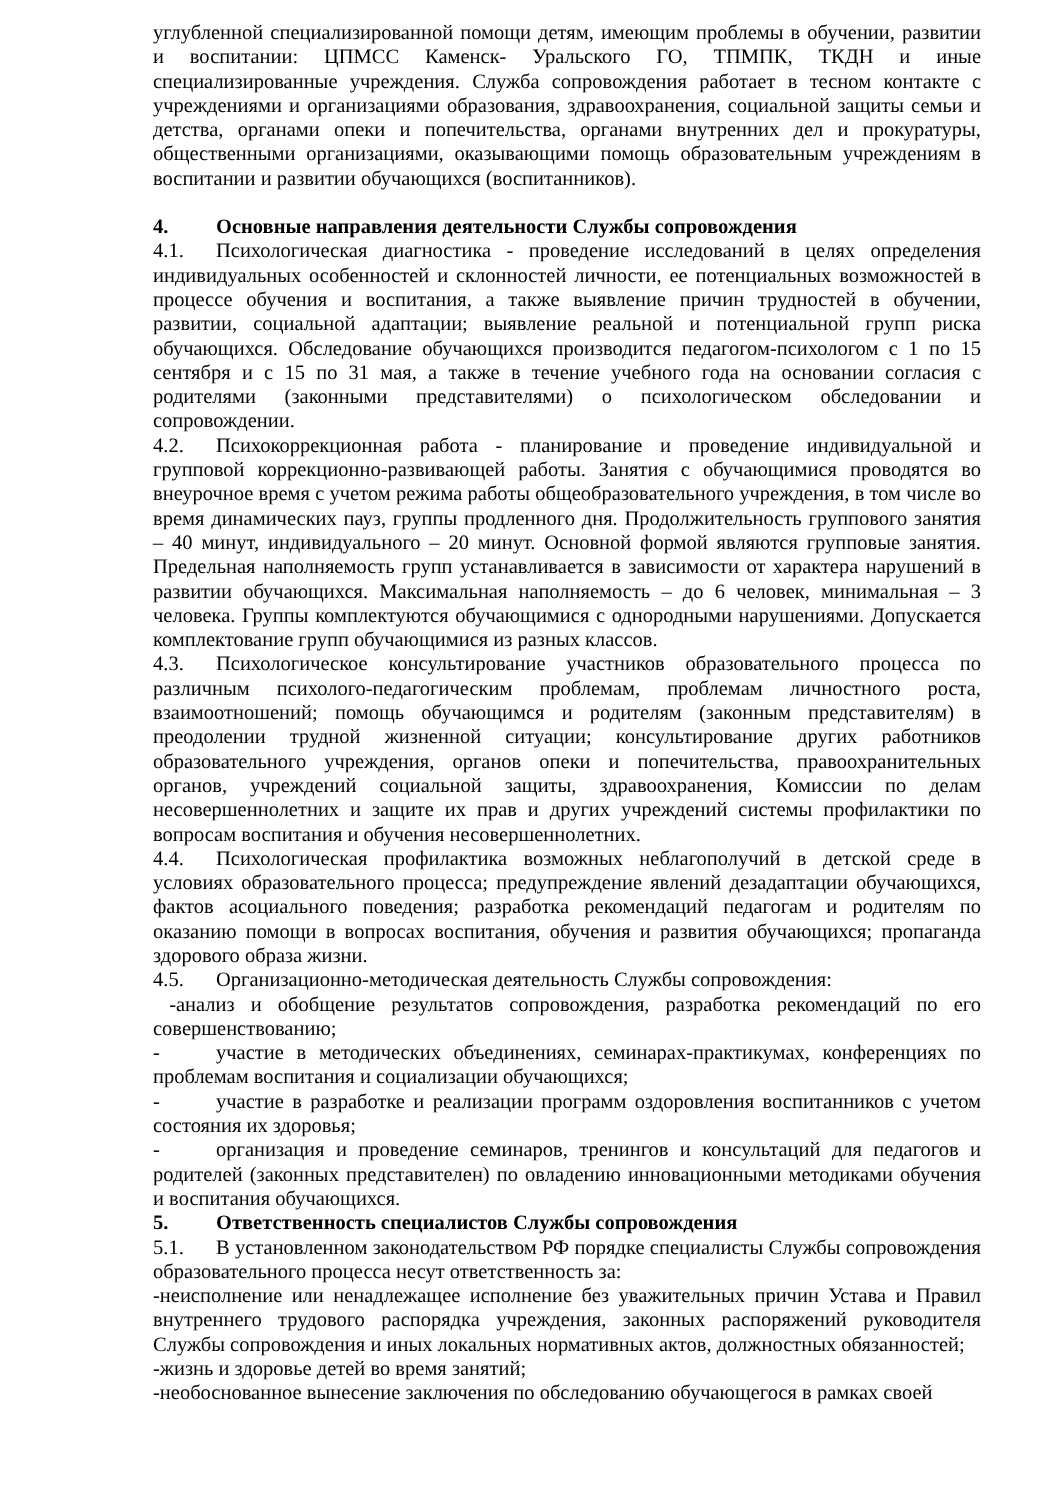углубленной специализированной помощи детям, имеющим проблемы в обучении, развитии и воспитании: ЦПМСС Каменск- Уральского ГО, ТПМПК, ТКДН и иные специализированные учреждения. Служба сопровождения работает в тесном контакте с учреждениями и организациями образования, здравоохранения, социальной защиты семьи и детства, органами опеки и попечительства, органами внутренних дел и прокуратуры, общественными организациями, оказывающими помощь образовательным учреждениям в воспитании и развитии обучающихся (воспитанников).
4. Основные направления деятельности Службы сопровождения
4.1. Психологическая диагностика - проведение исследований в целях определения индивидуальных особенностей и склонностей личности, ее потенциальных возможностей в процессе обучения и воспитания, а также выявление причин трудностей в обучении, развитии, социальной адаптации; выявление реальной и потенциальной групп риска обучающихся. Обследование обучающихся производится педагогом-психологом с 1 по 15 сентября и с 15 по 31 мая, а также в течение учебного года на основании согласия с родителями (законными представителями) о психологическом обследовании и сопровождении.
4.2. Психокоррекционная работа - планирование и проведение индивидуальной и групповой коррекционно-развивающей работы. Занятия с обучающимися проводятся во внеурочное время с учетом режима работы общеобразовательного учреждения, в том числе во время динамических пауз, группы продленного дня. Продолжительность группового занятия – 40 минут, индивидуального – 20 минут. Основной формой являются групповые занятия. Предельная наполняемость групп устанавливается в зависимости от характера нарушений в развитии обучающихся. Максимальная наполняемость – до 6 человек, минимальная – 3 человека. Группы комплектуются обучающимися с однородными нарушениями. Допускается комплектование групп обучающимися из разных классов.
4.3. Психологическое консультирование участников образовательного процесса по различным психолого-педагогическим проблемам, проблемам личностного роста, взаимоотношений; помощь обучающимся и родителям (законным представителям) в преодолении трудной жизненной ситуации; консультирование других работников образовательного учреждения, органов опеки и попечительства, правоохранительных органов, учреждений социальной защиты, здравоохранения, Комиссии по делам несовершеннолетних и защите их прав и других учреждений системы профилактики по вопросам воспитания и обучения несовершеннолетних.
4.4. Психологическая профилактика возможных неблагополучий в детской среде в условиях образовательного процесса; предупреждение явлений дезадаптации обучающихся, фактов асоциального поведения; разработка рекомендаций педагогам и родителям по оказанию помощи в вопросах воспитания, обучения и развития обучающихся; пропаганда здорового образа жизни.
4.5. Организационно-методическая деятельность Службы сопровождения:
-анализ и обобщение результатов сопровождения, разработка рекомендаций по его совершенствованию;
- участие в методических объединениях, семинарах-практикумах, конференциях по проблемам воспитания и социализации обучающихся;
- участие в разработке и реализации программ оздоровления воспитанников с учетом состояния их здоровья;
- организация и проведение семинаров, тренингов и консультаций для педагогов и родителей (законных представителен) по овладению инновационными методиками обучения и воспитания обучающихся.
5. Ответственность специалистов Службы сопровождения
5.1. В установленном законодательством РФ порядке специалисты Службы сопровождения образовательного процесса несут ответственность за:
-неисполнение или ненадлежащее исполнение без уважительных причин Устава и Правил внутреннего трудового распорядка учреждения, законных распоряжений руководителя Службы сопровождения и иных локальных нормативных актов, должностных обязанностей;
-жизнь и здоровье детей во время занятий;
-необоснованное вынесение заключения по обследованию обучающегося в рамках своей